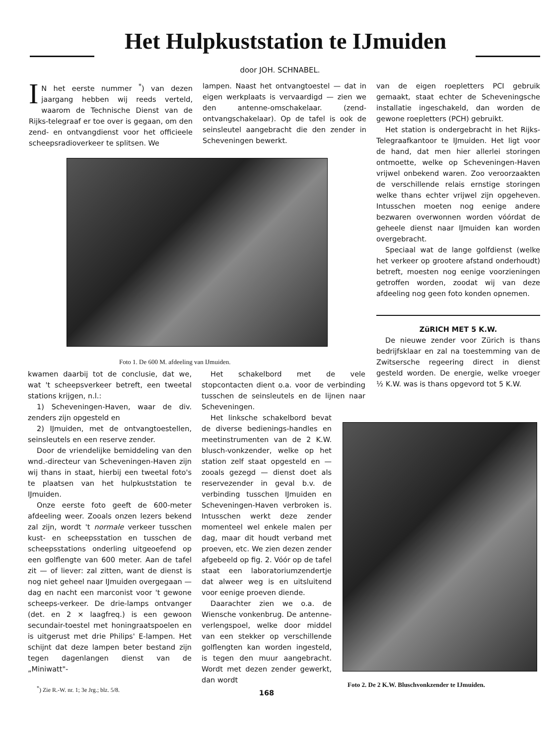Het Hulpkuststation te IJmuiden
door JOH. SCHNABEL.
IN het eerste nummer <sup>*</sup>) van dezen jaargang hebben wij reeds verteld, waarom de Technische Dienst van de Rijks-telegraaf er toe over is gegaan, om den zend- en ontvangdienst voor het officieele scheepsradioverkeer te splitsen. We
lampen. Naast het ontvangtoestel — dat in eigen werkplaats is vervaardigd — zien we den antenne-omschakelaar. (zend-ontvangschakelaar). Op de tafel is ook de seinsleutel aangebracht die den zender in Scheveningen bewerkt.
Foto 1. De 600 M. afdeeling van IJmuiden.
kwamen daarbij tot de conclusie, dat we, wat 't scheepsverkeer betreft, een tweetal stations krijgen, n.l.:
1) Scheveningen-Haven, waar de div. zenders zijn opgesteld en
2) IJmuiden, met de ontvangtoestellen, seinsleutels en een reserve zender.
Door de vriendelijke bemiddeling van den wnd.-directeur van Scheveningen-Haven zijn wij thans in staat, hierbij een tweetal foto's te plaatsen van het hulpkuststation te IJmuiden.
Onze eerste foto geeft de 600-meter afdeeling weer. Zooals onzen lezers bekend zal zijn, wordt 't normale verkeer tusschen kust- en scheepsstation en tusschen de scheepsstations onderling uitgeoefend op een golflengte van 600 meter. Aan de tafel zit — of liever: zal zitten, want de dienst is nog niet geheel naar IJmuiden overgegaan — dag en nacht een marconist voor 't gewone scheeps-verkeer. De drie-lamps ontvanger (det. en 2 × laagfreq.) is een gewoon secundair-toestel met honingraatspoelen en is uitgerust met drie Philips' E-lampen. Het schijnt dat deze lampen beter bestand zijn tegen dagenlangen dienst van de „Miniwatt"-
<sup>*</sup>) Zie R.-W. nr. 1; 3e Jrg.; blz. 5/8.
Het schakelbord met de vele stopcontacten dient o.a. voor de verbinding tusschen de seinsleutels en de lijnen naar Scheveningen.
Het linksche schakelbord bevat de diverse bedienings-handles en meetinstrumenten van de 2 K.W. blusch-vonkzender, welke op het station zelf staat opgesteld en — zooals gezegd — dienst doet als reservezender in geval b.v. de verbinding tusschen IJmuiden en Scheveningen-Haven verbroken is. Intusschen werkt deze zender momenteel wel enkele malen per dag, maar dit houdt verband met proeven, etc. We zien dezen zender afgebeeld op fig. 2. Vóór op de tafel staat een laboratoriumzendertje dat alweer weg is en uitsluitend voor eenige proeven diende.
Daarachter zien we o.a. de Wiensche vonkenbrug. De antenne-verlengspoel, welke door middel van een stekker op verschillende golflengten kan worden ingesteld, is tegen den muur aangebracht. Wordt met dezen zender gewerkt, dan wordt
168
van de eigen roepletters PCI gebruik gemaakt, staat echter de Scheveningsche installatie ingeschakeld, dan worden de gewone roepletters (PCH) gebruikt.
Het station is ondergebracht in het Rijks-Telegraafkantoor te IJmuiden. Het ligt voor de hand, dat men hier allerlei storingen ontmoette, welke op Scheveningen-Haven vrijwel onbekend waren. Zoo veroorzaakten de verschillende relais ernstige storingen welke thans echter vrijwel zijn opgeheven. Intusschen moeten nog eenige andere bezwaren overwonnen worden vóórdat de geheele dienst naar IJmuiden kan worden overgebracht.
Speciaal wat de lange golfdienst (welke het verkeer op grootere afstand onderhoudt) betreft, moesten nog eenige voorzieningen getroffen worden, zoodat wij van deze afdeeling nog geen foto konden opnemen.
ZüRICH MET 5 K.W.
De nieuwe zender voor Zürich is thans bedrijfsklaar en zal na toestemming van de Zwitsersche regeering direct in dienst gesteld worden. De energie, welke vroeger ½ K.W. was is thans opgevord tot 5 K.W.
Foto 2. De 2 K.W. Bluschvonkzender te IJmuiden.